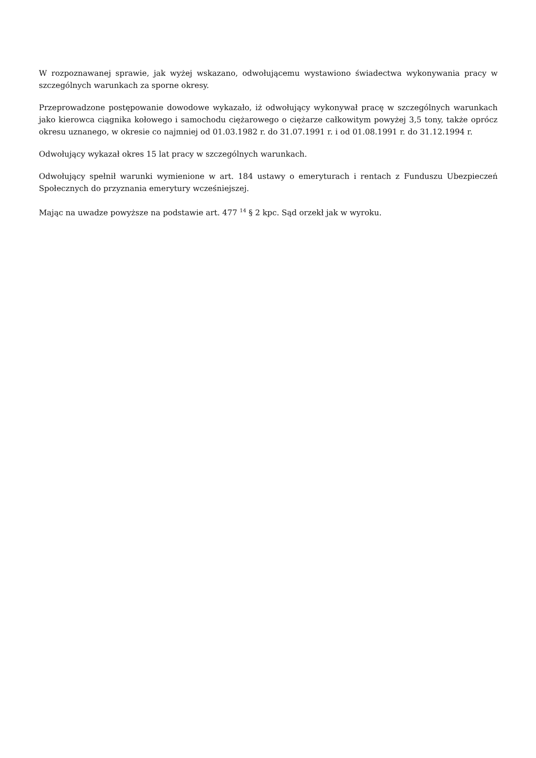W rozpoznawanej sprawie, jak wyżej wskazano, odwołującemu wystawiono świadectwa wykonywania pracy w szczególnych warunkach za sporne okresy.
Przeprowadzone postępowanie dowodowe wykazało, iż odwołujący wykonywał pracę w szczególnych warunkach jako kierowca ciągnika kołowego i samochodu ciężarowego o ciężarze całkowitym powyżej 3,5 tony, także oprócz okresu uznanego, w okresie co najmniej od 01.03.1982 r. do 31.07.1991 r. i od 01.08.1991 r. do 31.12.1994 r.
Odwołujący wykazał okres 15 lat pracy w szczególnych warunkach.
Odwołujący spełnił warunki wymienione w art. 184 ustawy o emeryturach i rentach z Funduszu Ubezpieczeń Społecznych do przyznania emerytury wcześniejszej.
Mając na uwadze powyższe na podstawie art. 477 <sup>14</sup> § 2 kpc. Sąd orzekł jak w wyroku.